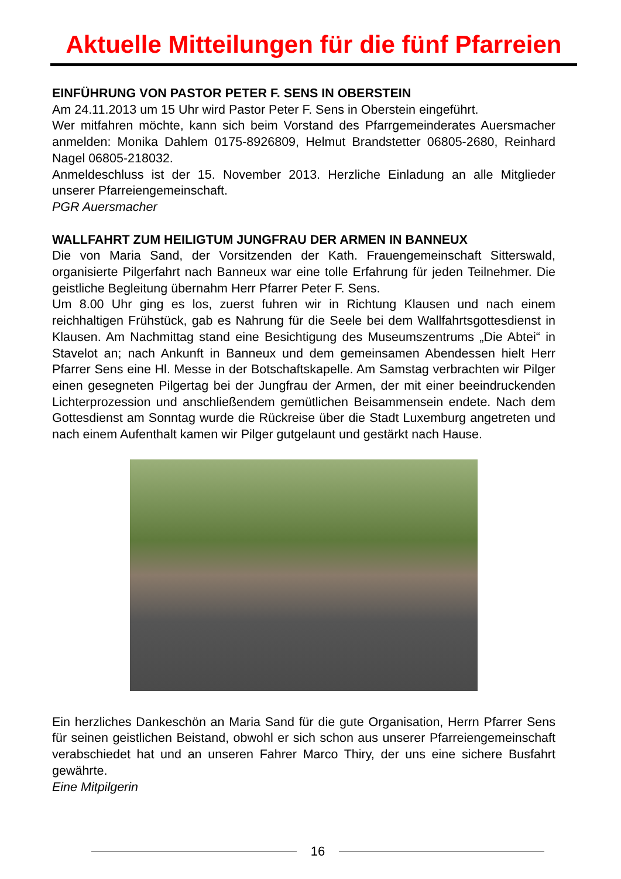Aktuelle Mitteilungen für die fünf Pfarreien
EINFÜHRUNG VON PASTOR PETER F. SENS IN OBERSTEIN
Am 24.11.2013 um 15 Uhr wird Pastor Peter F. Sens in Oberstein eingeführt.
Wer mitfahren möchte, kann sich beim Vorstand des Pfarrgemeinderates Auer­smacher anmelden: Monika Dahlem 0175-8926809, Helmut Brandstetter 06805-2680, Reinhard Nagel 06805-218032.
Anmeldeschluss ist der 15. November 2013. Herzliche Einladung an alle Mit­glieder unserer Pfarreiengemeinschaft.
PGR Auersmacher
WALLFAHRT ZUM HEILIGTUM JUNGFRAU DER ARMEN IN BANNEUX
Die von Maria Sand, der Vorsitzenden der Kath. Frauengemeinschaft Sitters­wald, organisierte Pilgerfahrt nach Banneux war eine tolle Erfahrung für jeden Teilnehmer. Die geistliche Begleitung übernahm Herr Pfarrer Peter F. Sens.
Um 8.00 Uhr ging es los, zuerst fuhren wir in Richtung Klausen und nach einem reichhaltigen Frühstück, gab es Nahrung für die Seele bei dem Wallfahrtsgot­tesdienst in Klausen. Am Nachmittag stand eine Besichtigung des Museumsze­ntrums „Die Abtei“ in Stavelot an; nach Ankunft in Banneux und dem gemein­samen Abendessen hielt Herr Pfarrer Sens eine Hl. Messe in der Botschaftska­pelle. Am Samstag verbrachten wir Pilger einen gesegneten Pilgertag bei der Jungfrau der Armen, der mit einer beeindruckenden Lichterprozession und an­schließendem gemütlichen Beisammensein endete. Nach dem Gottesdienst am Sonntag wurde die Rückreise über die Stadt Luxemburg angetreten und nach einem Aufenthalt kamen wir Pilger gutgelaunt und gestärkt nach Hause.
Ein herzliches Dankeschön an Maria Sand für die gute Organisation, Herrn Pfar­rer Sens für seinen geistlichen Beistand, obwohl er sich schon aus unserer Pfar­reiengemeinschaft verabschiedet hat und an unseren Fahrer Marco Thiry, der uns eine sichere Busfahrt gewährte.
Eine Mitpilgerin
16